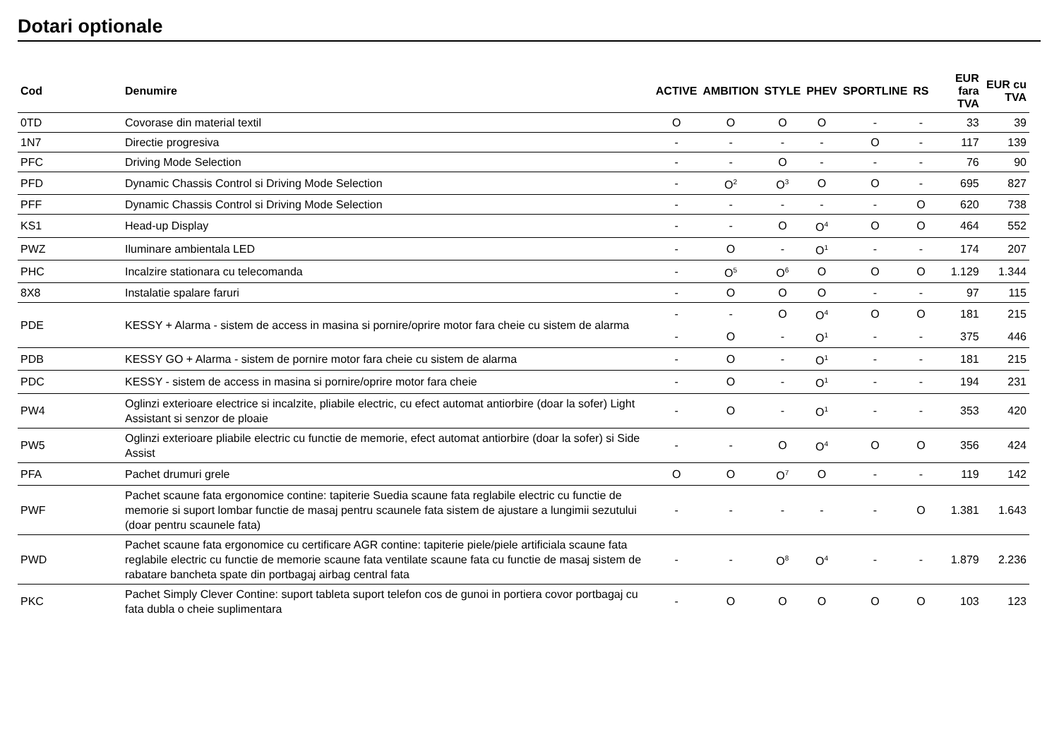Dotari optionale
| Cod | Denumire | ACTIVE | AMBITION | STYLE | PHEV | SPORTLINE | RS | EUR fara TVA | EUR cu TVA |
| --- | --- | --- | --- | --- | --- | --- | --- | --- | --- |
| 0TD | Covorase din material textil | O | O | O | O | - | - | 33 | 39 |
| 1N7 | Directie progresiva | - | - | - | - | O | - | 117 | 139 |
| PFC | Driving Mode Selection | - | - | O | - | - | - | 76 | 90 |
| PFD | Dynamic Chassis Control si Driving Mode Selection | - | O<sup>2</sup> | O<sup>3</sup> | O | O | - | 695 | 827 |
| PFF | Dynamic Chassis Control si Driving Mode Selection | - | - | - | - | - | O | 620 | 738 |
| KS1 | Head-up Display | - | - | O | O<sup>4</sup> | O | O | 464 | 552 |
| PWZ | Iluminare ambientala LED | - | O | - | O<sup>1</sup> | - | - | 174 | 207 |
| PHC | Incalzire stationara cu telecomanda | - | O<sup>5</sup> | O<sup>6</sup> | O | O | O | 1.129 | 1.344 |
| 8X8 | Instalatie spalare faruri | - | O | O | O | - | - | 97 | 115 |
| PDE | KESSY + Alarma - sistem de access in masina si pornire/oprire motor fara cheie cu sistem de alarma | - | - | O | O<sup>4</sup> | O | O | 181 | 215 |
| | | - | O | - | O<sup>1</sup> | - | - | 375 | 446 |
| PDB | KESSY GO + Alarma - sistem de pornire motor fara cheie cu sistem de alarma | - | O | - | O<sup>1</sup> | - | - | 181 | 215 |
| PDC | KESSY - sistem de access in masina si pornire/oprire motor fara cheie | - | O | - | O<sup>1</sup> | - | - | 194 | 231 |
| PW4 | Oglinzi exterioare electrice si incalzite, pliabile electric, cu efect automat antiorbire (doar la sofer) Light Assistant si senzor de ploaie | - | O | - | O<sup>1</sup> | - | - | 353 | 420 |
| PW5 | Oglinzi exterioare pliabile electric cu functie de memorie, efect automat antiorbire (doar la sofer) si Side Assist | - | - | O | O<sup>4</sup> | O | O | 356 | 424 |
| PFA | Pachet drumuri grele | O | O | O<sup>7</sup> | O | - | - | 119 | 142 |
| PWF | Pachet scaune fata ergonomice contine: tapiterie Suedia scaune fata reglabile electric cu functie de memorie si suport lombar functie de masaj pentru scaunele fata sistem de ajustare a lungimii sezutului (doar pentru scaunele fata) | - | - | - | - | - | O | 1.381 | 1.643 |
| PWD | Pachet scaune fata ergonomice cu certificare AGR contine: tapiterie piele/piele artificiala scaune fata reglabile electric cu functie de memorie scaune fata ventilate scaune fata cu functie de masaj sistem de rabatare bancheta spate din portbagaj airbag central fata | - | - | O<sup>8</sup> | O<sup>4</sup> | - | - | 1.879 | 2.236 |
| PKC | Pachet Simply Clever Contine: suport tableta suport telefon cos de gunoi in portiera covor portbagaj cu fata dubla o cheie suplimentara | - | O | O | O | O | O | 103 | 123 |